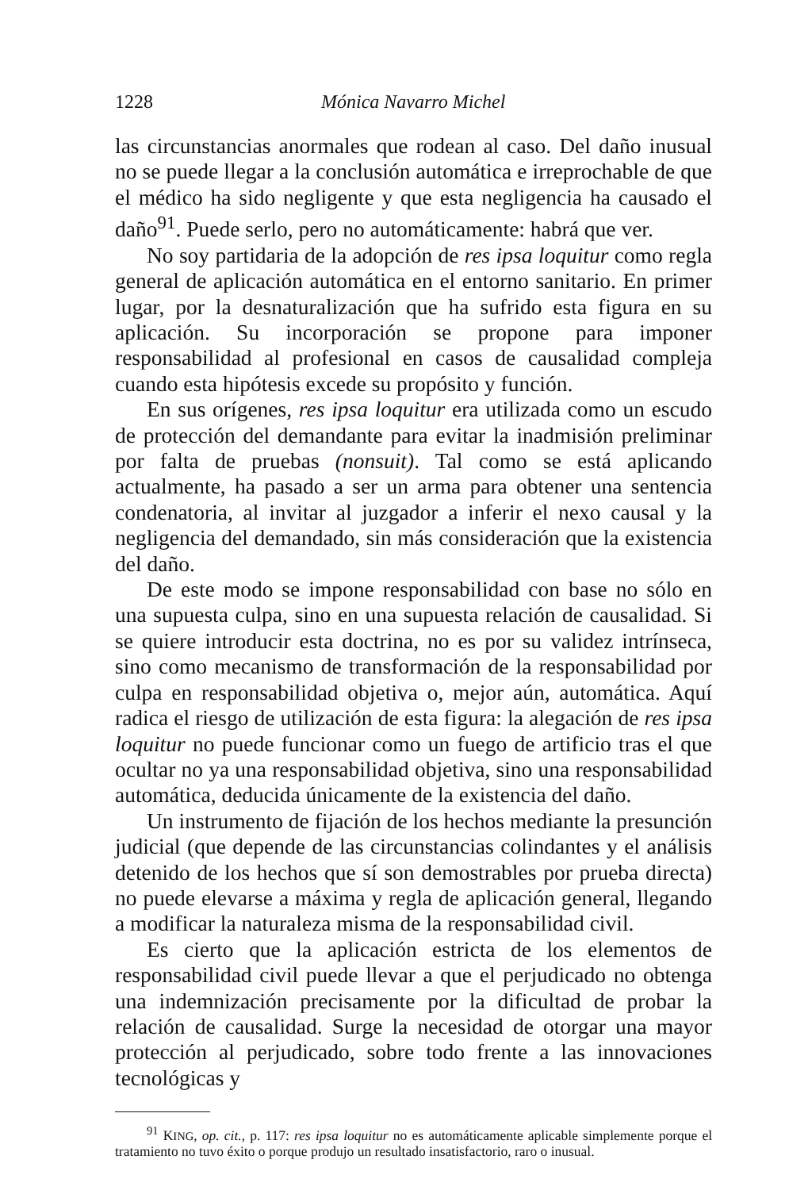1228 Mónica Navarro Michel
las circunstancias anormales que rodean al caso. Del daño inusual no se puede llegar a la conclusión automática e irreprochable de que el médico ha sido negligente y que esta negligencia ha causado el daño<sup>91</sup>. Puede serlo, pero no automáticamente: habrá que ver.
No soy partidaria de la adopción de res ipsa loquitur como regla general de aplicación automática en el entorno sanitario. En primer lugar, por la desnaturalización que ha sufrido esta figura en su aplicación. Su incorporación se propone para imponer responsabilidad al profesional en casos de causalidad compleja cuando esta hipótesis excede su propósito y función.
En sus orígenes, res ipsa loquitur era utilizada como un escudo de protección del demandante para evitar la inadmisión preliminar por falta de pruebas (nonsuit). Tal como se está aplicando actualmente, ha pasado a ser un arma para obtener una sentencia condenatoria, al invitar al juzgador a inferir el nexo causal y la negligencia del demandado, sin más consideración que la existencia del daño.
De este modo se impone responsabilidad con base no sólo en una supuesta culpa, sino en una supuesta relación de causalidad. Si se quiere introducir esta doctrina, no es por su validez intrínseca, sino como mecanismo de transformación de la responsabilidad por culpa en responsabilidad objetiva o, mejor aún, automática. Aquí radica el riesgo de utilización de esta figura: la alegación de res ipsa loquitur no puede funcionar como un fuego de artificio tras el que ocultar no ya una responsabilidad objetiva, sino una responsabilidad automática, deducida únicamente de la existencia del daño.
Un instrumento de fijación de los hechos mediante la presunción judicial (que depende de las circunstancias colindantes y el análisis detenido de los hechos que sí son demostrables por prueba directa) no puede elevarse a máxima y regla de aplicación general, llegando a modificar la naturaleza misma de la responsabilidad civil.
Es cierto que la aplicación estricta de los elementos de responsabilidad civil puede llevar a que el perjudicado no obtenga una indemnización precisamente por la dificultad de probar la relación de causalidad. Surge la necesidad de otorgar una mayor protección al perjudicado, sobre todo frente a las innovaciones tecnológicas y
<sup>91</sup> KING, op. cit., p. 117: res ipsa loquitur no es automáticamente aplicable simplemente porque el tratamiento no tuvo éxito o porque produjo un resultado insatisfactorio, raro o inusual.